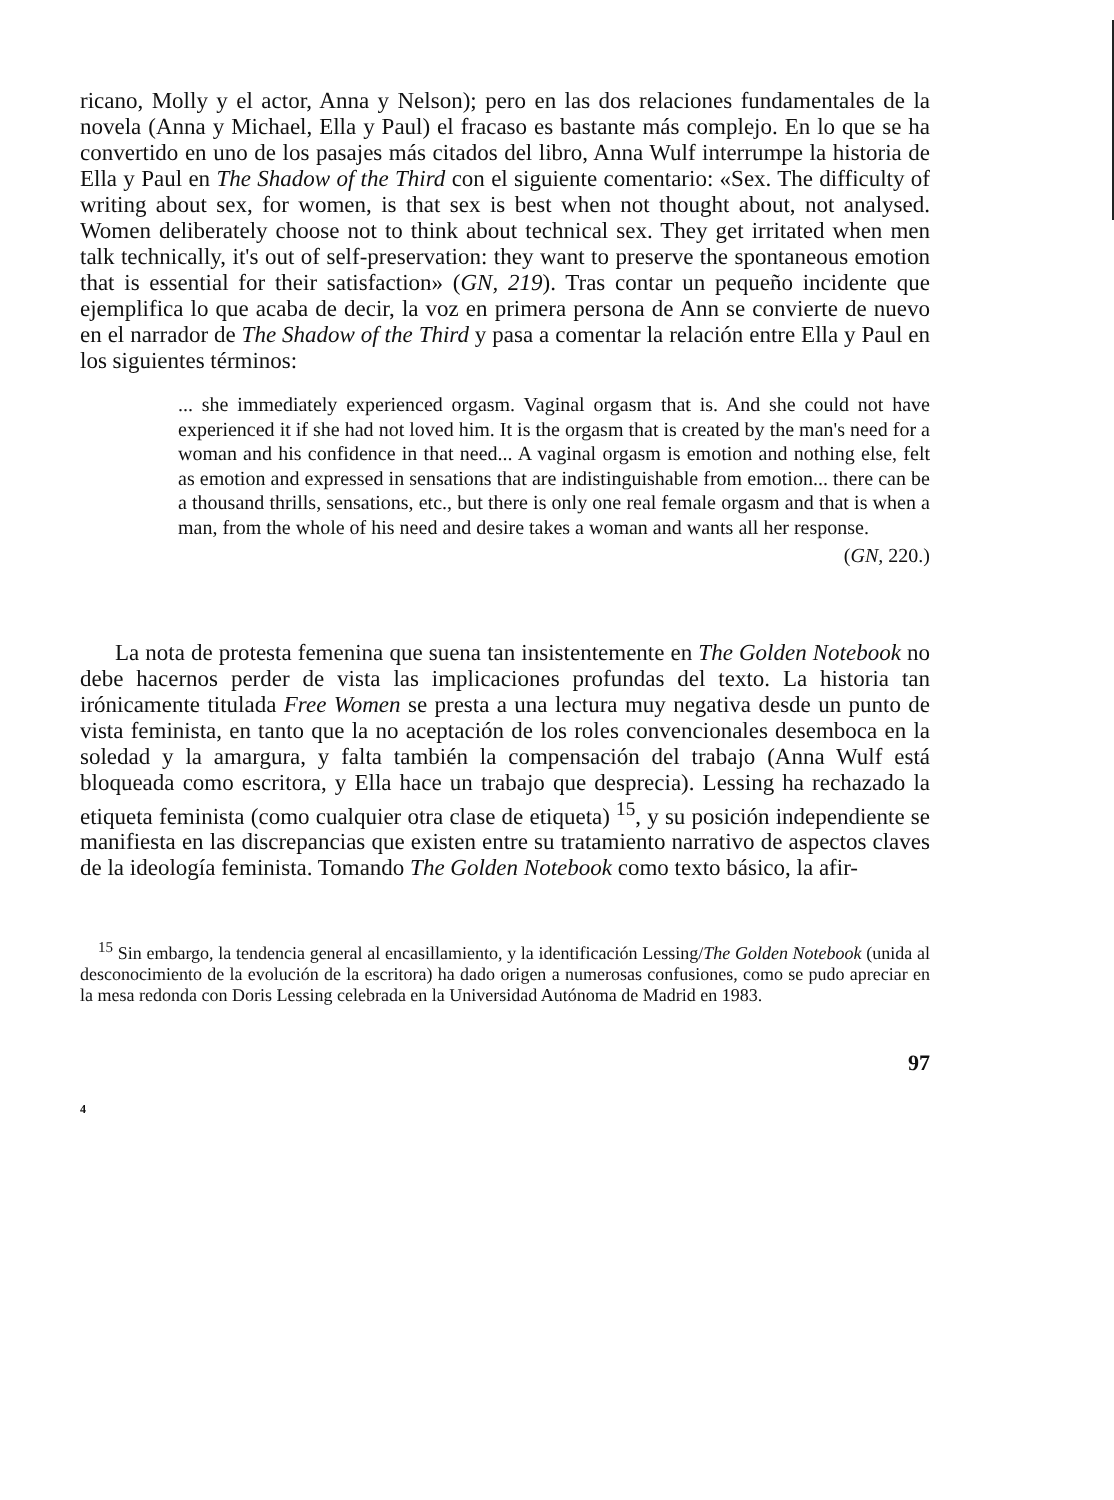ricano, Molly y el actor, Anna y Nelson); pero en las dos relaciones fundamentales de la novela (Anna y Michael, Ella y Paul) el fracaso es bastante más complejo. En lo que se ha convertido en uno de los pasajes más citados del libro, Anna Wulf interrumpe la historia de Ella y Paul en The Shadow of the Third con el siguiente comentario: «Sex. The difficulty of writing about sex, for women, is that sex is best when not thought about, not analysed. Women deliberately choose not to think about technical sex. They get irritated when men talk technically, it's out of self-preservation: they want to preserve the spontaneous emotion that is essential for their satisfaction» (GN, 219). Tras contar un pequeño incidente que ejemplifica lo que acaba de decir, la voz en primera persona de Ann se convierte de nuevo en el narrador de The Shadow of the Third y pasa a comentar la relación entre Ella y Paul en los siguientes términos:
... she immediately experienced orgasm. Vaginal orgasm that is. And she could not have experienced it if she had not loved him. It is the orgasm that is created by the man's need for a woman and his confidence in that need... A vaginal orgasm is emotion and nothing else, felt as emotion and expressed in sensations that are indistinguishable from emotion... there can be a thousand thrills, sensations, etc., but there is only one real female orgasm and that is when a man, from the whole of his need and desire takes a woman and wants all her response.
(GN, 220.)
La nota de protesta femenina que suena tan insistentemente en The Golden Notebook no debe hacernos perder de vista las implicaciones profundas del texto. La historia tan irónicamente titulada Free Women se presta a una lectura muy negativa desde un punto de vista feminista, en tanto que la no aceptación de los roles convencionales desemboca en la soledad y la amargura, y falta también la compensación del trabajo (Anna Wulf está bloqueada como escritora, y Ella hace un trabajo que desprecia). Lessing ha rechazado la etiqueta feminista (como cualquier otra clase de etiqueta) <sup>15</sup>, y su posición independiente se manifiesta en las discrepancias que existen entre su tratamiento narrativo de aspectos claves de la ideología feminista. Tomando The Golden Notebook como texto básico, la afir-
<sup>15</sup> Sin embargo, la tendencia general al encasillamiento, y la identificación Lessing/The Golden Notebook (unida al desconocimiento de la evolución de la escritora) ha dado origen a numerosas confusiones, como se pudo apreciar en la mesa redonda con Doris Lessing celebrada en la Universidad Autónoma de Madrid en 1983.
97
4